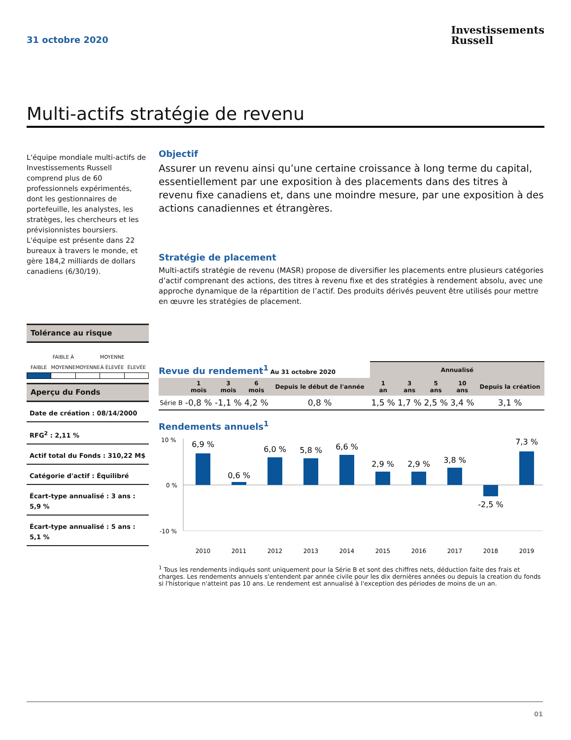31 octobre 2020
Investissements
Russell
Multi-actifs stratégie de revenu
L'équipe mondiale multi-actifs de Investissements Russell comprend plus de 60 professionnels expérimentés, dont les gestionnaires de portefeuille, les analystes, les stratèges, les chercheurs et les prévisionnistes boursiers. L'équipe est présente dans 22 bureaux à travers le monde, et gère 184,2 milliards de dollars canadiens (6/30/19).
Tolérance au risque
FAIBLE
FAIBLE À MOYENNE
MOYENNE
MOYENNE À ÉLEVÉE
ÉLEVÉE
Aperçu du Fonds
Date de création : 08/14/2000
RFG<sup>2</sup> : 2,11 %
Actif total du Fonds : 310,22 M$
Catégorie d'actif : Équilibré
Écart-type annualisé : 3 ans : 5,9 %
Écart-type annualisé : 5 ans : 5,1 %
Objectif
Assurer un revenu ainsi qu’une certaine croissance à long terme du capital, essentiellement par une exposition à des placements dans des titres à revenu fixe canadiens et, dans une moindre mesure, par une exposition à des actions canadiennes et étrangères.
Stratégie de placement
Multi-actifs stratégie de revenu (MASR) propose de diversifier les placements entre plusieurs catégories d’actif comprenant des actions, des titres à revenu fixe et des stratégies à rendement absolu, avec une approche dynamique de la répartition de l’actif. Des produits dérivés peuvent être utilisés pour mettre en œuvre les stratégies de placement.
| Revue du rendement<sup>1</sup> Au 31 octobre 2020 | | | | | Annualisé | | | | |
| | 1 mois | 3 mois | 6 mois | Depuis le début de l'année | 1 an | 3 ans | 5 ans | 10 ans | Depuis la création |
| Série B | -0,8 % | -1,1 % | 4,2 % | 0,8 % | 1,5 % | 1,7 % | 2,5 % | 3,4 % | 3,1 % |
Rendements annuels<sup>1</sup>
10 %
0 %
-10 %
6,9 %
0,6 %
6,0 %
5,8 %
6,6 %
2,9 %
2,9 %
3,8 %
-2,5 %
7,3 %
2010
2011
2012
2013
2014
2015
2016
2017
2018
2019
<sup>1</sup> Tous les rendements indiqués sont uniquement pour la Série B et sont des chiffres nets, déduction faite des frais et charges. Les rendements annuels s'entendent par année civile pour les dix dernières années ou depuis la creation du fonds si l'historique n'atteint pas 10 ans. Le rendement est annualisé à l'exception des périodes de moins de un an.
01